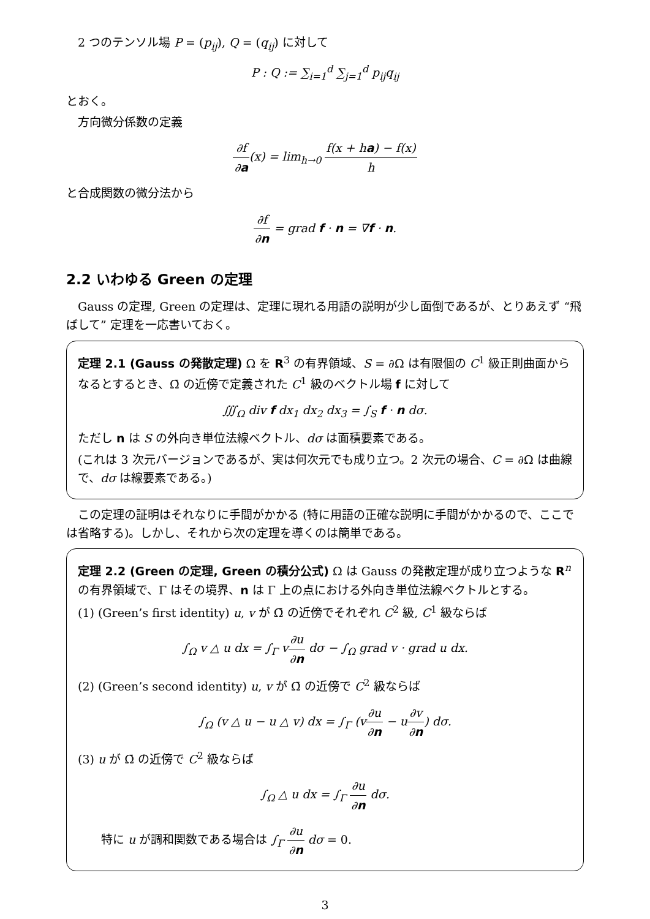2 つのテンソル場 P = (p<sub>ij</sub>), Q = (q<sub>ij</sub>) に対して
P : Q := ∑<sub>i=1</sub><sup>d</sup> ∑<sub>j=1</sub><sup>d</sup> p<sub>ij</sub>q<sub>ij</sub>
とおく。
方向微分係数の定義
∂f ∂a(x) = lim<sub>h→0</sub> f(x + ha) − f(x) h
と合成関数の微分法から
∂f ∂n = grad f · n = ∇f · n.
2.2 いわゆる Green の定理
Gauss の定理, Green の定理は、定理に現れる用語の説明が少し面倒であるが、とりあえず “飛ばして” 定理を一応書いておく。
定理 2.1 (Gauss の発散定理) Ω を R<sup>3</sup> の有界領域、S = ∂Ω は有限個の C<sup>1</sup> 級正則曲面からなるとするとき、Ω̄ の近傍で定義された C<sup>1</sup> 級のベクトル場 f に対して
∭<sub>Ω</sub> div f dx<sub>1</sub> dx<sub>2</sub> dx<sub>3</sub> = ∫<sub>S</sub> f · n dσ.
ただし n は S の外向き単位法線ベクトル、dσ は面積要素である。
(これは 3 次元バージョンであるが、実は何次元でも成り立つ。2 次元の場合、C = ∂Ω は曲線で、dσ は線要素である。)
この定理の証明はそれなりに手間がかかる (特に用語の正確な説明に手間がかかるので、ここでは省略する)。しかし、それから次の定理を導くのは簡単である。
定理 2.2 (Green の定理, Green の積分公式) Ω は Gauss の発散定理が成り立つような R<sup>n</sup> の有界領域で、Γ はその境界、n は Γ 上の点における外向き単位法線ベクトルとする。
(1) (Green’s first identity) u, v が Ω̄ の近傍でそれぞれ C<sup>2</sup> 級, C<sup>1</sup> 級ならば
∫<sub>Ω</sub> v △ u dx = ∫<sub>Γ</sub> v∂u ∂n dσ − ∫<sub>Ω</sub> grad v · grad u dx.
(2) (Green’s second identity) u, v が Ω̄ の近傍で C<sup>2</sup> 級ならば
∫<sub>Ω</sub> (v △ u − u △ v) dx = ∫<sub>Γ</sub> (v∂u ∂n − u∂v ∂n) dσ.
(3) u が Ω̄ の近傍で C<sup>2</sup> 級ならば
∫<sub>Ω</sub> △ u dx = ∫<sub>Γ</sub> ∂u ∂n dσ.
特に u が調和関数である場合は ∫<sub>Γ</sub> ∂u ∂n dσ = 0.
3